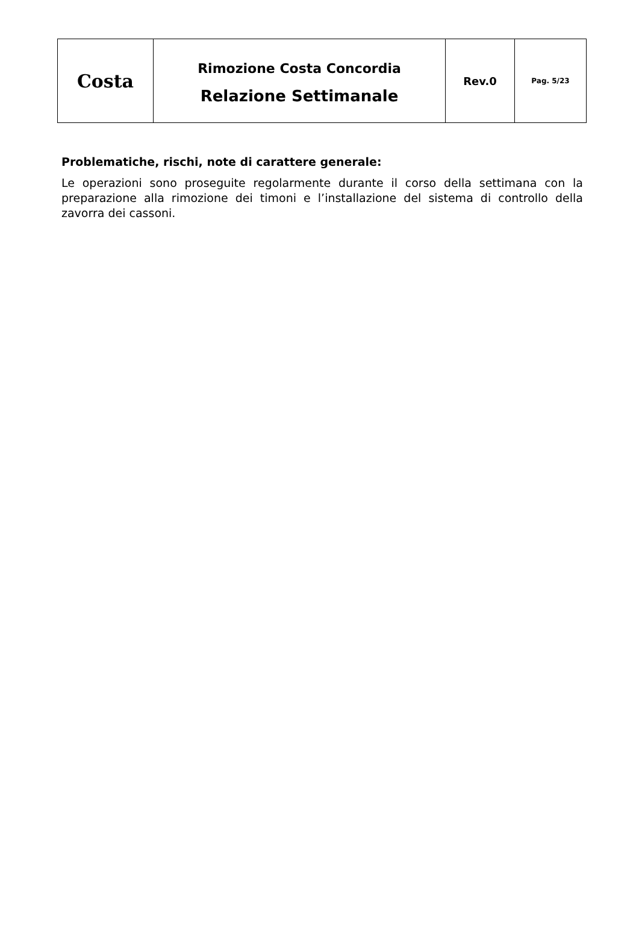| Costa | Rimozione Costa Concordia Relazione Settimanale | Rev.0 | Pag. 5/23 |
Problematiche, rischi, note di carattere generale:
Le operazioni sono proseguite regolarmente durante il corso della settimana con la preparazione alla rimozione dei timoni e l’installazione del sistema di controllo della zavorra dei cassoni.